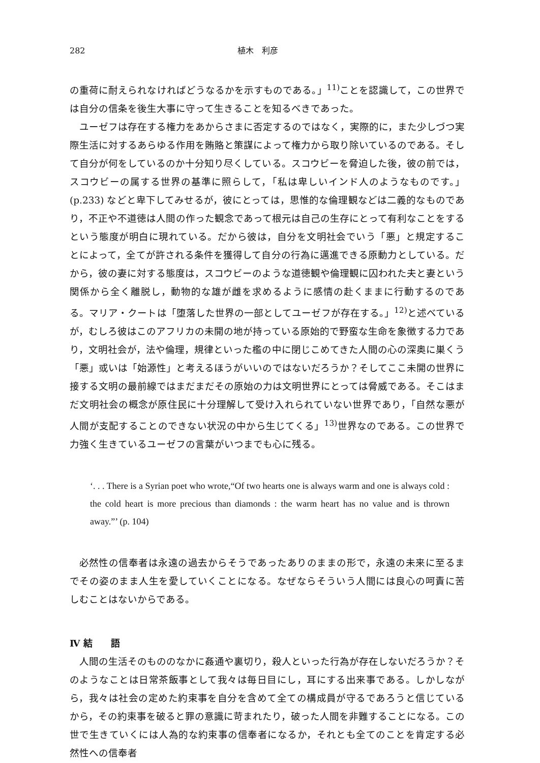282 植木　利彦
の重荷に耐えられなければどうなるかを示すものである。」<sup>11)</sup>ことを認識して，この世界では自分の信条を後生大事に守って生きることを知るべきであった。
ユーゼフは存在する権力をあからさまに否定するのではなく，実際的に，また少しづつ実際生活に対するあらゆる作用を賄賂と策謀によって権力から取り除いているのである。そして自分が何をしているのか十分知り尽くしている。スコウビーを脅迫した後，彼の前では，スコウビーの属する世界の基準に照らして，「私は卑しいインド人のようなものです。」(p.233) などと卑下してみせるが，彼にとっては，思惟的な倫理観などは二義的なものであり，不正や不道徳は人間の作った観念であって根元は自己の生存にとって有利なことをするという態度が明白に現れている。だから彼は，自分を文明社会でいう「悪」と規定することによって，全てが許される条件を獲得して自分の行為に邁進できる原動力としている。だから，彼の妻に対する態度は，スコウビーのような道徳観や倫理観に囚われた夫と妻という関係から全く離脱し，動物的な雄が雌を求めるように感情の赴くままに行動するのである。マリア・クートは「堕落した世界の一部としてユーゼフが存在する。」<sup>12)</sup>と述べているが，むしろ彼はこのアフリカの未開の地が持っている原始的で野蛮な生命を象徴する力であり，文明社会が，法や倫理，規律といった檻の中に閉じこめてきた人間の心の深奥に巣くう「悪」或いは「始源性」と考えるほうがいいのではないだろうか？そしてここ未開の世界に接する文明の最前線ではまだまだその原始の力は文明世界にとっては脅威である。そこはまだ文明社会の概念が原住民に十分理解して受け入れられていない世界であり，「自然な悪が人間が支配することのできない状況の中から生じてくる」<sup>13)</sup>世界なのである。この世界で力強く生きているユーゼフの言葉がいつまでも心に残る。
‘. . . There is a Syrian poet who wrote,“Of two hearts one is always warm and one is always cold : the cold heart is more precious than diamonds : the warm heart has no value and is thrown away.”’ (p. 104)
必然性の信奉者は永遠の過去からそうであったありのままの形で，永遠の未来に至るまでその姿のまま人生を愛していくことになる。なぜならそういう人間には良心の呵責に苦しむことはないからである。
Ⅳ 結　　語
人間の生活そのもののなかに姦通や裏切り，殺人といった行為が存在しないだろうか？そのようなことは日常茶飯事として我々は毎日目にし，耳にする出来事である。しかしながら，我々は社会の定めた約束事を自分を含めて全ての構成員が守るであろうと信じているから，その約束事を破ると罪の意識に苛まれたり，破った人間を非難することになる。この世で生きていくには人為的な約束事の信奉者になるか，それとも全てのことを肯定する必然性への信奉者